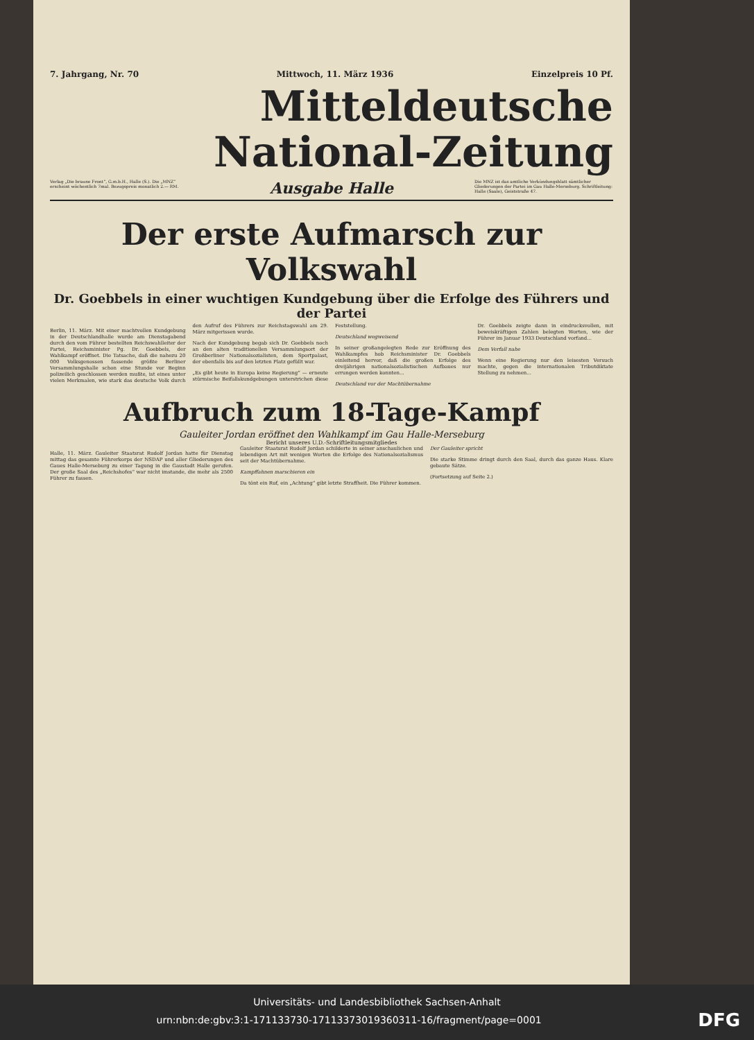7. Jahrgang, Nr. 70 Mittwoch, 11. März 1936 Einzelpreis 10 Pf.
Mitteldeutsche
National-Zeitung
Verlag „Die braune Front“, G.m.b.H., Halle (S.). Die „MNZ“ erscheint wöchentlich 7mal. Bezugspreis monatlich 2.— RM.
Ausgabe Halle
Die MNZ ist das amtliche Verkündungsblatt sämtlicher Gliederungen der Partei im Gau Halle-Merseburg. Schriftleitung: Halle (Saale), Geiststraße 47.
Der erste Aufmarsch zur Volkswahl
Dr. Goebbels in einer wuchtigen Kundgebung über die Erfolge des Führers und der Partei
Berlin, 11. März. Mit einer machtvollen Kundgebung in der Deutschlandhalle wurde am Dienstagabend durch den vom Führer bestellten Reichswahlleiter der Partei, Reichsminister Pg. Dr. Goebbels, der Wahlkampf eröffnet. Die Tatsache, daß die nahezu 20 000 Volksgenossen fassende größte Berliner Versammlungshalle schon eine Stunde vor Beginn polizeilich geschlossen werden mußte, ist eines unter vielen Merkmalen, wie stark das deutsche Volk durch den Aufruf des Führers zur Reichstagswahl am 29. März mitgerissen wurde.
Nach der Kundgebung begab sich Dr. Goebbels noch an den alten traditionellen Versammlungsort der Großberliner Nationalsozialisten, dem Sportpalast, der ebenfalls bis auf den letzten Platz gefüllt war.
„Es gibt heute in Europa keine Regierung“ — erneute stürmische Beifallskundgebungen unterstrichen diese Feststellung.
Deutschland wegweisend
In seiner großangelegten Rede zur Eröffnung des Wahlkampfes hob Reichsminister Dr. Goebbels einleitend hervor, daß die großen Erfolge des dreijährigen nationalsozialistischen Aufbaues nur errungen werden konnten...
Deutschland vor der Machtübernahme
Dr. Goebbels zeigte dann in eindrucksvollen, mit beweiskräftigen Zahlen belegten Worten, wie der Führer im Januar 1933 Deutschland vorfand...
Dem Verfall nahe
Wenn eine Regierung nur den leisesten Versuch machte, gegen die internationalen Tributdiktate Stellung zu nehmen...
Aufbruch zum 18-Tage-Kampf
Gauleiter Jordan eröffnet den Wahlkampf im Gau Halle-Merseburg
Bericht unseres U.D.-Schriftleitungsmitgliedes
Halle, 11. März. Gauleiter Staatsrat Rudolf Jordan hatte für Dienstag mittag das gesamte Führerkorps der NSDAP und aller Gliederungen des Gaues Halle-Merseburg zu einer Tagung in die Gaustadt Halle gerufen. Der große Saal des „Reichshofes“ war nicht imstande, die mehr als 2500 Führer zu fassen.
Gauleiter Staatsrat Rudolf Jordan schilderte in seiner anschaulichen und lebendigen Art mit wenigen Worten die Erfolge des Nationalsozialismus seit der Machtübernahme.
Kampffahnen marschieren ein
Da tönt ein Ruf, ein „Achtung“ gibt letzte Straffheit. Die Führer kommen.
Der Gauleiter spricht
Die starke Stimme dringt durch den Saal, durch das ganze Haus. Klare gebaute Sätze.
(Fortsetzung auf Seite 2.)
Universitäts- und Landesbibliothek Sachsen-Anhalt
urn:nbn:de:gbv:3:1-171133730-1711337301936031​1-16/fragment/page=0001 DFG